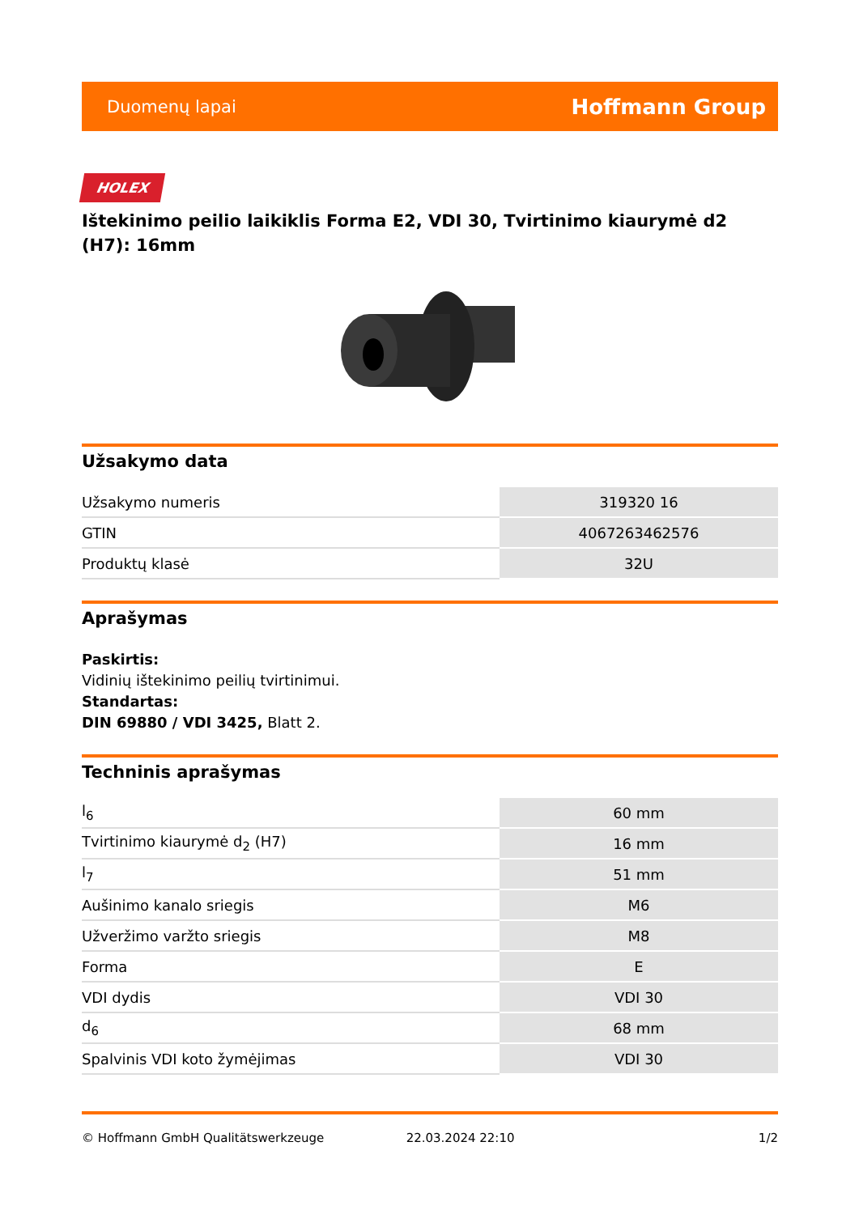Duomenų lapai Hoffmann Group
HOLEX
Ištekinimo peilio laikiklis Forma E2, VDI 30, Tvirtinimo kiaurymė d2 (H7): 16mm
Užsakymo data
| Užsakymo numeris | 319320 16 |
| GTIN | 4067263462576 |
| Produktų klasė | 32U |
Aprašymas
Paskirtis:
Vidinių ištekinimo peilių tvirtinimui.
Standartas:
DIN 69880 / VDI 3425, Blatt 2.
Techninis aprašymas
| l<sub>6</sub> | 60 mm |
| Tvirtinimo kiaurymė d<sub>2</sub> (H7) | 16 mm |
| l<sub>7</sub> | 51 mm |
| Aušinimo kanalo sriegis | M6 |
| Užveržimo varžto sriegis | M8 |
| Forma | E |
| VDI dydis | VDI 30 |
| d<sub>6</sub> | 68 mm |
| Spalvinis VDI koto žymėjimas | VDI 30 |
© Hoffmann GmbH Qualitätswerkzeuge 22.03.2024 22:10 1/2